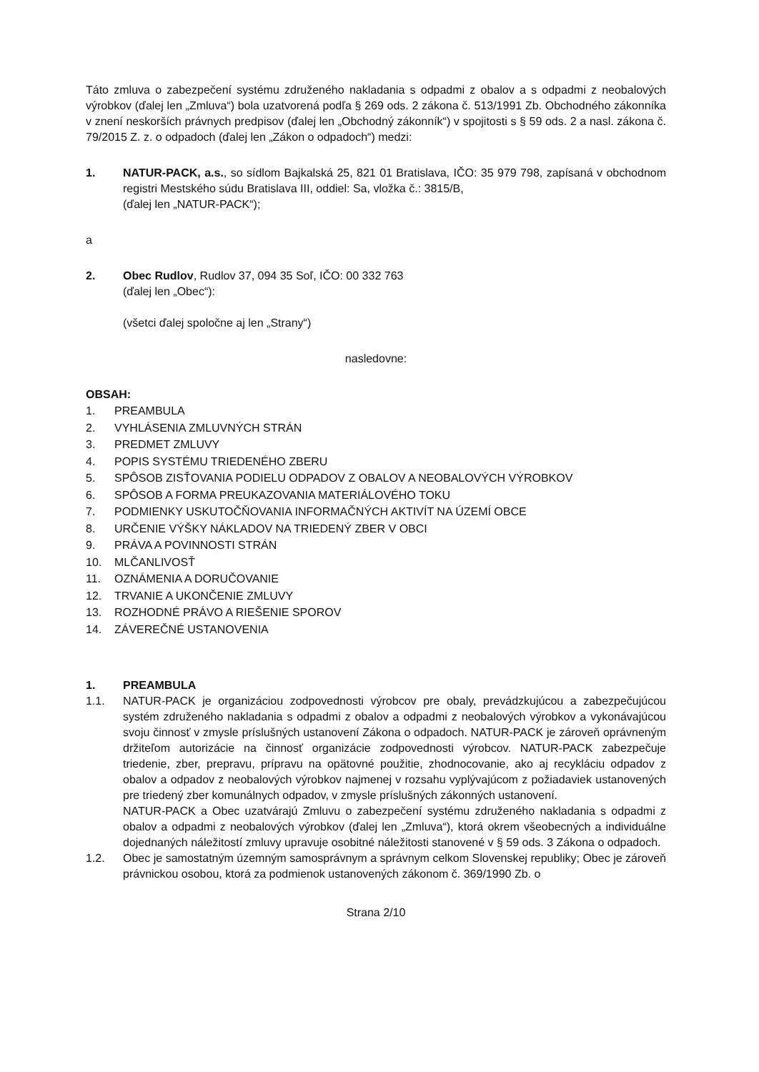Táto zmluva o zabezpečení systému združeného nakladania s odpadmi z obalov a s odpadmi z neobalových výrobkov (ďalej len „Zmluva“) bola uzatvorená podľa § 269 ods. 2 zákona č. 513/1991 Zb. Obchodného zákonníka v znení neskorších právnych predpisov (ďalej len „Obchodný zákonník“) v spojitosti s § 59 ods. 2 a nasl. zákona č. 79/2015 Z. z. o odpadoch (ďalej len „Zákon o odpadoch“) medzi:
1. NATUR-PACK, a.s., so sídlom Bajkalská 25, 821 01 Bratislava, IČO: 35 979 798, zapísaná v obchodnom registri Mestského súdu Bratislava III, oddiel: Sa, vložka č.: 3815/B,
(ďalej len „NATUR-PACK“);
a
2. Obec Rudlov, Rudlov 37, 094 35 Soľ, IČO: 00 332 763
(ďalej len „Obec“):
(všetci ďalej spoločne aj len „Strany“)
nasledovne:
OBSAH:
1. PREAMBULA
2. VYHLÁSENIA ZMLUVNÝCH STRÁN
3. PREDMET ZMLUVY
4. POPIS SYSTÉMU TRIEDENÉHO ZBERU
5. SPÔSOB ZISŤOVANIA PODIELU ODPADOV Z OBALOV A NEOBALOVÝCH VÝROBKOV
6. SPÔSOB A FORMA PREUKAZOVANIA MATERIÁLOVÉHO TOKU
7. PODMIENKY USKUTOČŇOVANIA INFORMAČNÝCH AKTIVÍT NA ÚZEMÍ OBCE
8. URČENIE VÝŠKY NÁKLADOV NA TRIEDENÝ ZBER V OBCI
9. PRÁVA A POVINNOSTI STRÁN
10. MLČANLIVOSŤ
11. OZNÁMENIA A DORUČOVANIE
12. TRVANIE A UKONČENIE ZMLUVY
13. ROZHODNÉ PRÁVO A RIEŠENIE SPOROV
14. ZÁVEREČNÉ USTANOVENIA
1. PREAMBULA
1.1. NATUR-PACK je organizáciou zodpovednosti výrobcov pre obaly, prevádzkujúcou a zabezpečujúcou systém združeného nakladania s odpadmi z obalov a odpadmi z neobalových výrobkov a vykonávajúcou svoju činnosť v zmysle príslušných ustanovení Zákona o odpadoch. NATUR-PACK je zároveň oprávneným držiteľom autorizácie na činnosť organizácie zodpovednosti výrobcov. NATUR-PACK zabezpečuje triedenie, zber, prepravu, prípravu na opätovné použitie, zhodnocovanie, ako aj recykláciu odpadov z obalov a odpadov z neobalových výrobkov najmenej v rozsahu vyplývajúcom z požiadaviek ustanovených pre triedený zber komunálnych odpadov, v zmysle príslušných zákonných ustanovení.
NATUR-PACK a Obec uzatvárajú Zmluvu o zabezpečení systému združeného nakladania s odpadmi z obalov a odpadmi z neobalových výrobkov (ďalej len „Zmluva“), ktorá okrem všeobecných a individuálne dojednaných náležitostí zmluvy upravuje osobitné náležitosti stanovené v § 59 ods. 3 Zákona o odpadoch.
1.2. Obec je samostatným územným samosprávnym a správnym celkom Slovenskej republiky; Obec je zároveň právnickou osobou, ktorá za podmienok ustanovených zákonom č. 369/1990 Zb. o
Strana 2/10